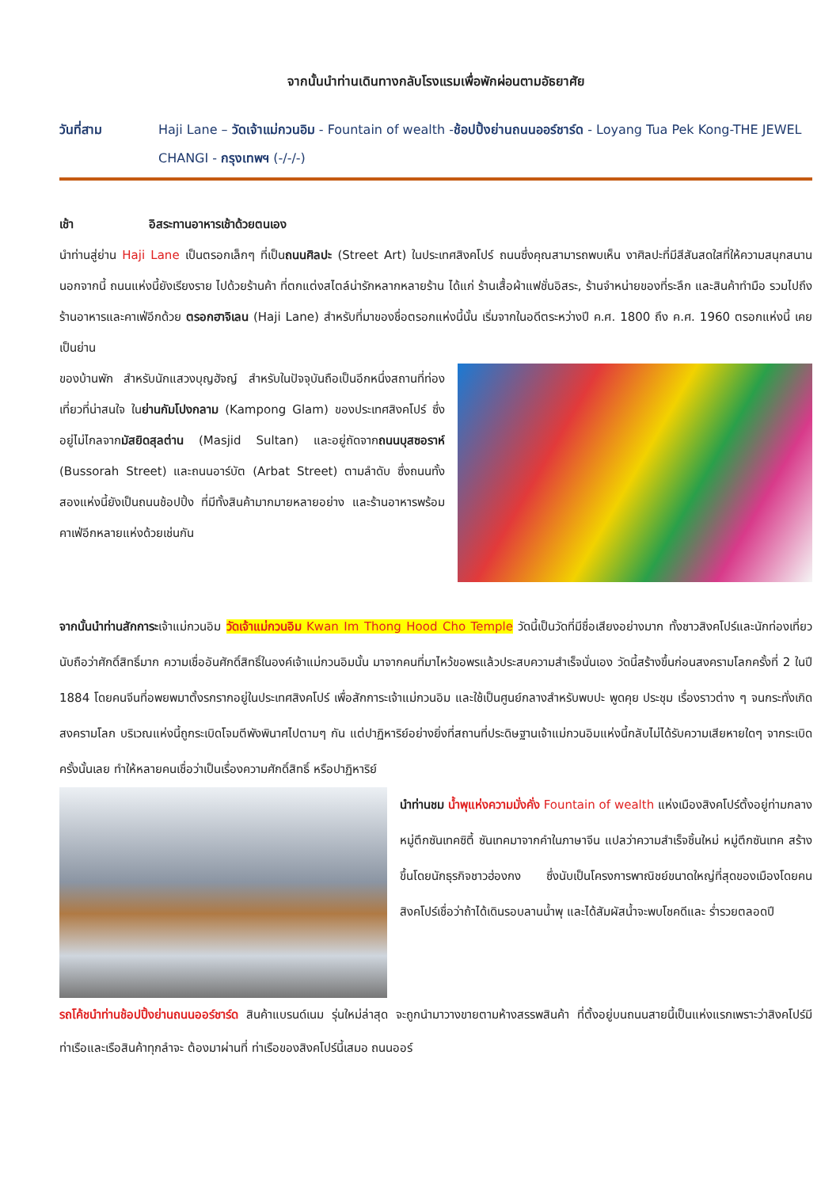จากนั้นนำท่านเดินทางกลับโรงแรมเพื่อพักผ่อนตามอัธยาศัย
วันที่สาม Haji Lane – วัดเจ้าแม่กวนอิม - Fountain of wealth -ช้อปปิ้งย่านถนนออร์ชาร์ด - Loyang Tua Pek Kong-THE JEWEL CHANGI - กรุงเทพฯ (-/-/-)
เช้า อิสระทานอาหารเช้าด้วยตนเอง
นำท่านสู่ย่าน Haji Lane เป็นตรอกเล็กๆ ที่เป็นถนนศิลปะ (Street Art) ในประเทศสิงคโปร์ ถนนซึ่งคุณสามารถพบเห็น งาศิลปะที่มีสีสันสดใสที่ให้ความสนุกสนาน นอกจากนี้ ถนนแห่งนี้ยังเรียงราย ไปด้วยร้านค้า ที่ตกแต่งสไตล์น่ารักหลากหลายร้าน ได้แก่ ร้านเสื้อผ้าแฟชั่นอิสระ, ร้านจำหน่ายของที่ระลึก และสินค้าทำมือ รวมไปถึงร้านอาหารและคาเฟ่อีกด้วย ตรอกฮาจิเลน (Haji Lane) สำหรับที่มาของชื่อตรอกแห่งนี้นั้น เริ่มจากในอดีตระหว่างปี ค.ศ. 1800 ถึง ค.ศ. 1960 ตรอกแห่งนี้ เคยเป็นย่าน
ของบ้านพัก สำหรับนักแสวงบุญฮัจญ์ สำหรับในปัจจุบันถือเป็นอีกหนึ่งสถานที่ท่องเที่ยวที่น่าสนใจ ในย่านกัมโปงกลาม (Kampong Glam) ของประเทศสิงคโปร์ ซึ่งอยู่ไม่ไกลจากมัสยิดสุลต่าน (Masjid Sultan) และอยู่ถัดจากถนนบุสซอราห์ (Bussorah Street) และถนนอาร์บัต (Arbat Street) ตามลำดับ ซึ่งถนนทั้งสองแห่งนี้ยังเป็นถนนช้อปปิ้ง ที่มีทั้งสินค้ามากมายหลายอย่าง และร้านอาหารพร้อมคาเฟ่อีกหลายแห่งด้วยเช่นกัน
จากนั้นนำท่านสักการะเจ้าแม่กวนอิม วัดเจ้าแม่กวนอิม Kwan Im Thong Hood Cho Temple วัดนี้เป็นวัดที่มีชื่อเสียงอย่างมาก ทั้งชาวสิงคโปร์และนักท่องเที่ยวนับถือว่าศักดิ์สิทธิ์มาก ความเชื่ออันศักดิ์สิทธิ์ในองค์เจ้าแม่กวนอิมนั้น มาจากคนที่มาไหว้ขอพรแล้วประสบความสำเร็จนั่นเอง วัดนี้สร้างขึ้นก่อนสงครามโลกครั้งที่ 2 ในปี 1884 โดยคนจีนที่อพยพมาตั้งรกรากอยู่ในประเทศสิงคโปร์ เพื่อสักการะเจ้าแม่กวนอิม และใช้เป็นศูนย์กลางสำหรับพบปะ พูดคุย ประชุม เรื่องราวต่าง ๆ จนกระทั่งเกิดสงครามโลก บริเวณแห่งนี้ถูกระเบิดโจมตีพังพินาศไปตามๆ กัน แต่ปาฏิหาริย์อย่างยิ่งที่สถานที่ประดิษฐานเจ้าแม่กวนอิมแห่งนี้กลับไม่ได้รับความเสียหายใดๆ จากระเบิดครั้งนั้นเลย ทำให้หลายคนเชื่อว่าเป็นเรื่องความศักดิ์สิทธิ์ หรือปาฏิหาริย์
นำท่านชม น้ำพุแห่งความมั่งคั่ง Fountain of wealth แห่งเมืองสิงคโปร์ตั้งอยู่ท่ามกลางหมู่ตึกซันเทคซิตี้ ซันเทคมาจากคำในภาษาจีน แปลว่าความสำเร็จชิ้นใหม่ หมู่ตึกซันเทค สร้างขึ้นโดยนักธุรกิจชาวฮ่องกง ซึ่งนับเป็นโครงการพาณิชย์ขนาดใหญ่ที่สุดของเมืองโดยคนสิงคโปร์เชื่อว่าถ้าได้เดินรอบลานน้ำพุ และได้สัมผัสน้ำจะพบโชคดีและ ร่ำรวยตลอดปี
รถโค้ชนำท่านช้อปปิ้งย่านถนนออร์ชาร์ด สินค้าแบรนด์เนม รุ่นใหม่ล่าสุด จะถูกนำมาวางขายตามห้างสรรพสินค้า ที่ตั้งอยู่บนถนนสายนี้เป็นแห่งแรกเพราะว่าสิงคโปร์มีท่าเรือและเรือสินค้าทุกลำจะ ต้องมาผ่านที่ ท่าเรือของสิงคโปร์นี้เสมอ ถนนออร์